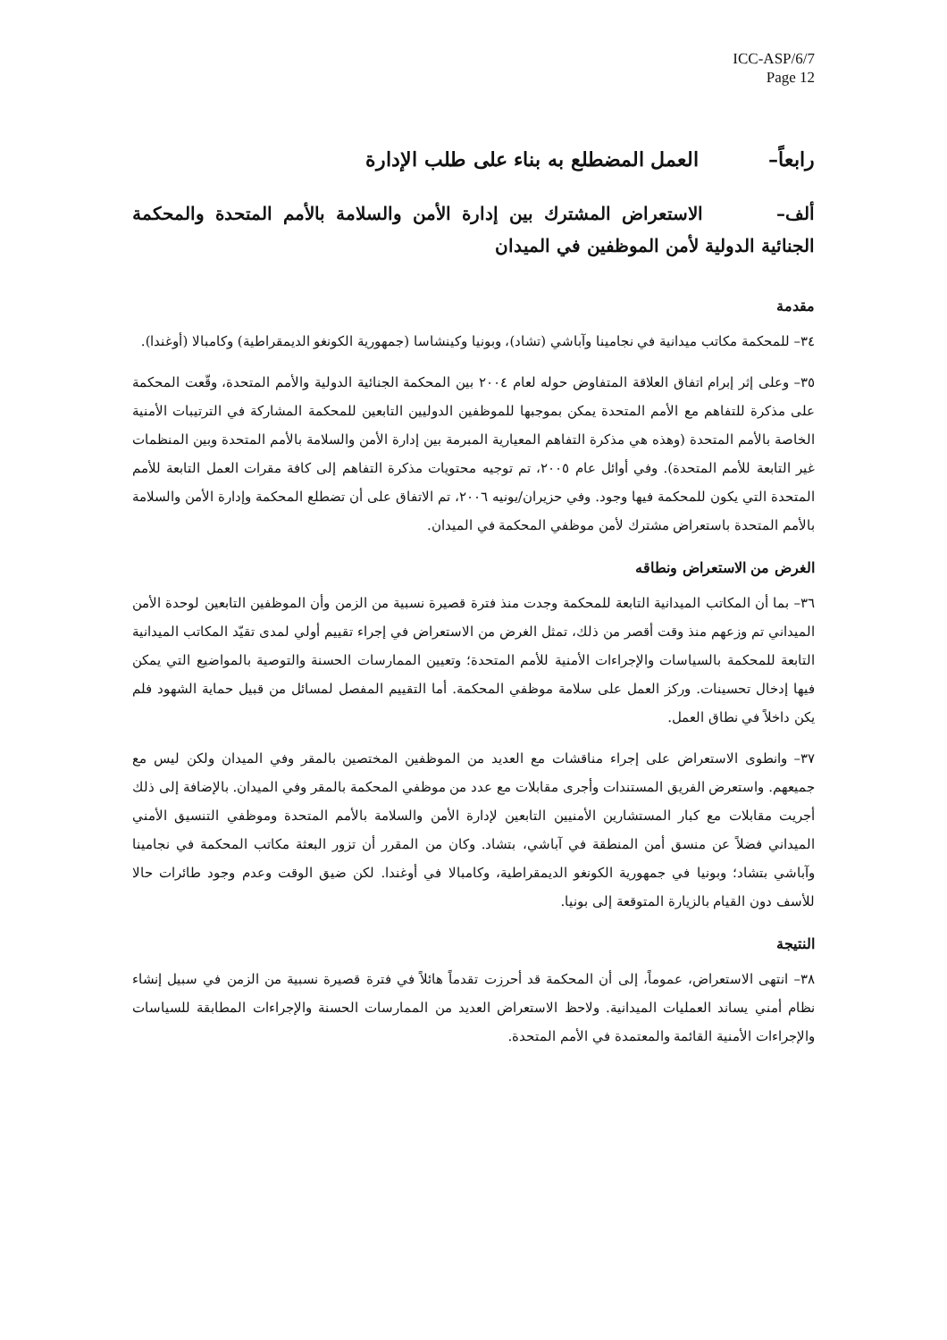ICC-ASP/6/7
Page 12
رابعاً– العمل المضطلع به بناء على طلب الإدارة
ألف– الاستعراض المشترك بين إدارة الأمن والسلامة بالأمم المتحدة والمحكمة الجنائية الدولية لأمن الموظفين في الميدان
مقدمة
٣٤– للمحكمة مكاتب ميدانية في نجامينا وآباشي (تشاد)، وبونيا وكينشاسا (جمهورية الكونغو الديمقراطية) وكامبالا (أوغندا).
٣٥– وعلى إثر إبرام اتفاق العلاقة المتفاوض حوله لعام ٢٠٠٤ بين المحكمة الجنائية الدولية والأمم المتحدة، وقّعت المحكمة على مذكرة للتفاهم مع الأمم المتحدة يمكن بموجبها للموظفين الدوليين التابعين للمحكمة المشاركة في الترتيبات الأمنية الخاصة بالأمم المتحدة (وهذه هي مذكرة التفاهم المعيارية المبرمة بين إدارة الأمن والسلامة بالأمم المتحدة وبين المنظمات غير التابعة للأمم المتحدة). وفي أوائل عام ٢٠٠٥، تم توجيه محتويات مذكرة التفاهم إلى كافة مقرات العمل التابعة للأمم المتحدة التي يكون للمحكمة فيها وجود. وفي حزيران/يونيه ٢٠٠٦، تم الاتفاق على أن تضطلع المحكمة وإدارة الأمن والسلامة بالأمم المتحدة باستعراض مشترك لأمن موظفي المحكمة في الميدان.
الغرض من الاستعراض ونطاقه
٣٦– بما أن المكاتب الميدانية التابعة للمحكمة وجدت منذ فترة قصيرة نسبية من الزمن وأن الموظفين التابعين لوحدة الأمن الميداني تم وزعهم منذ وقت أقصر من ذلك، تمثل الغرض من الاستعراض في إجراء تقييم أولي لمدى تقيّد المكاتب الميدانية التابعة للمحكمة بالسياسات والإجراءات الأمنية للأمم المتحدة؛ وتعيين الممارسات الحسنة والتوصية بالمواضيع التي يمكن فيها إدخال تحسينات. وركز العمل على سلامة موظفي المحكمة. أما التقييم المفصل لمسائل من قبيل حماية الشهود فلم يكن داخلاً في نطاق العمل.
٣٧– وانطوى الاستعراض على إجراء مناقشات مع العديد من الموظفين المختصين بالمقر وفي الميدان ولكن ليس مع جميعهم. واستعرض الفريق المستندات وأجرى مقابلات مع عدد من موظفي المحكمة بالمقر وفي الميدان. بالإضافة إلى ذلك أجريت مقابلات مع كبار المستشارين الأمنيين التابعين لإدارة الأمن والسلامة بالأمم المتحدة وموظفي التنسيق الأمني الميداني فضلاً عن منسق أمن المنطقة في آباشي، بتشاد. وكان من المقرر أن تزور البعثة مكاتب المحكمة في نجامينا وآباشي بتشاد؛ وبونيا في جمهورية الكونغو الديمقراطية، وكامبالا في أوغندا. لكن ضيق الوقت وعدم وجود طائرات حالا للأسف دون القيام بالزيارة المتوقعة إلى بونيا.
النتيجة
٣٨– انتهى الاستعراض، عموماً، إلى أن المحكمة قد أحرزت تقدماً هائلاً في فترة قصيرة نسبية من الزمن في سبيل إنشاء نظام أمني يساند العمليات الميدانية. ولاحظ الاستعراض العديد من الممارسات الحسنة والإجراءات المطابقة للسياسات والإجراءات الأمنية القائمة والمعتمدة في الأمم المتحدة.